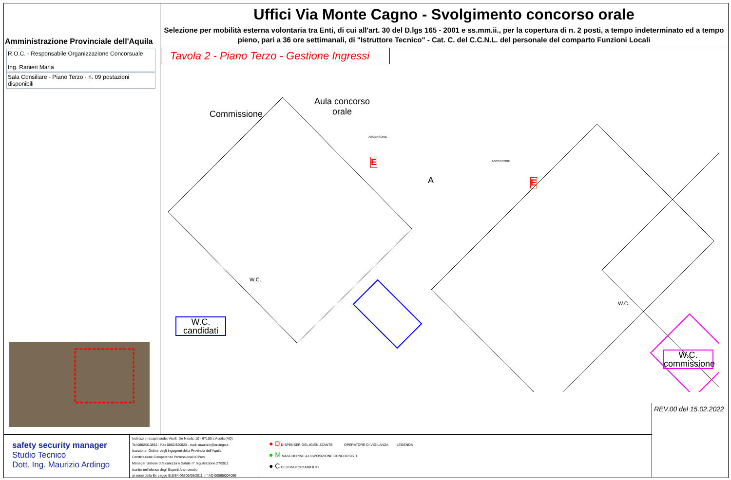Uffici Via Monte Cagno - Svolgimento concorso orale
Selezione per mobilità esterna volontaria tra Enti, di cui all'art. 30 del D.lgs 165 - 2001 e ss.mm.ii., per la copertura di n. 2 posti, a tempo indeterminato ed a tempo pieno, pari a 36 ore settimanali, di "Istruttore Tecnico" - Cat. C. del C.C.N.L. del personale del comparto Funzioni Locali
Amministrazione Provinciale dell'Aquila
R.O.C. - Responsabile Organizzazione Concorsuale
Ing. Ranieri Maria
Sala Consiliare - Piano Terzo - n. 09 postazioni disponibili
Tavola 2 - Piano Terzo - Gestione Ingressi
Commissione
Aula concorso
orale
W.C.
candidati
W.C.
commissione
W.C.
W.C.
ASCENSORE
ASCENSORE
E
E
A
REV.00 del 15.02.2022
safety security manager
Studio Tecnico
Dott. Ing. Maurizio Ardingo
Indirizzi e recapiti sede: Via E. De Nicola, 10 - 67100 L'Aquila (AQ)
Tel 0862/313852 - Fax 0862/320623 - mail: maurizio@ardingo.it
Iscrizione: Ordine degli Ingegneri della Provincia dell'Aquila
Certificazione Competenze Professionali ICPrev
Manager Sistemi di Sicurezza e Salute n° registrazione 27/2011
Iscritto nell'elenco degli Esperti Antincendio
ai sensi della Ex Legge 818/84 DM 05/08/2011: n° AQ 00065I00409B
● D DISPENSER GEL IGIENIZZANTE OPERATORE DI VIGILANZA LEGENDA
● M MASCHERINE A DISPOSIZIONE CONCORSISTI
● C CESTINI PORTARIFIUTI